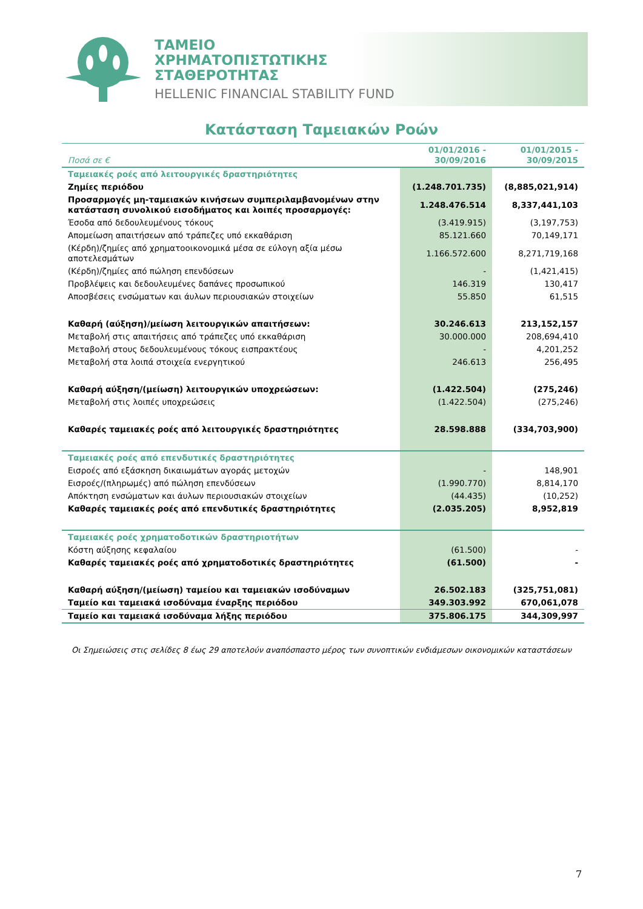ΤΑΜΕΙΟ
ΧΡΗΜΑΤΟΠΙΣΤΩΤΙΚΗΣ
ΣΤΑΘΕΡΟΤΗΤΑΣ
HELLENIC FINANCIAL STABILITY FUND
Κατάσταση Ταμειακών Ροών
| Ποσά σε € | 01/01/2016 - 30/09/2016 | 01/01/2015 - 30/09/2015 |
| --- | --- | --- |
| Ταμειακές ροές από λειτουργικές δραστηριότητες | | |
| Ζημίες περιόδου | (1.248.701.735) | (8,885,021,914) |
| Προσαρμογές μη-ταμειακών κινήσεων συμπεριλαμβανομένων στην κατάσταση συνολικού εισοδήματος και λοιπές προσαρμογές: | 1.248.476.514 | 8,337,441,103 |
| Έσοδα από δεδουλευμένους τόκους | (3.419.915) | (3,197,753) |
| Απομείωση απαιτήσεων από τράπεζες υπό εκκαθάριση | 85.121.660 | 70,149,171 |
| (Κέρδη)/ζημίες από χρηματοοικονομικά μέσα σε εύλογη αξία μέσω αποτελεσμάτων | 1.166.572.600 | 8,271,719,168 |
| (Κέρδη)/ζημίες από πώληση επενδύσεων | - | (1,421,415) |
| Προβλέψεις και δεδουλευμένες δαπάνες προσωπικού | 146.319 | 130,417 |
| Αποσβέσεις ενσώματων και άυλων περιουσιακών στοιχείων | 55.850 | 61,515 |
| Καθαρή (αύξηση)/μείωση λειτουργικών απαιτήσεων: | 30.246.613 | 213,152,157 |
| Μεταβολή στις απαιτήσεις από τράπεζες υπό εκκαθάριση | 30.000.000 | 208,694,410 |
| Μεταβολή στους δεδουλευμένους τόκους εισπρακτέους | - | 4,201,252 |
| Μεταβολή στα λοιπά στοιχεία ενεργητικού | 246.613 | 256,495 |
| Καθαρή αύξηση/(μείωση) λειτουργικών υποχρεώσεων: | (1.422.504) | (275,246) |
| Μεταβολή στις λοιπές υποχρεώσεις | (1.422.504) | (275,246) |
| Καθαρές ταμειακές ροές από λειτουργικές δραστηριότητες | 28.598.888 | (334,703,900) |
| Ταμειακές ροές από επενδυτικές δραστηριότητες | | |
| Εισροές από εξάσκηση δικαιωμάτων αγοράς μετοχών | - | 148,901 |
| Εισροές/(πληρωμές) από πώληση επενδύσεων | (1.990.770) | 8,814,170 |
| Απόκτηση ενσώματων και άυλων περιουσιακών στοιχείων | (44.435) | (10,252) |
| Καθαρές ταμειακές ροές από επενδυτικές δραστηριότητες | (2.035.205) | 8,952,819 |
| Ταμειακές ροές χρηματοδοτικών δραστηριοτήτων | | |
| Κόστη αύξησης κεφαλαίου | (61.500) | - |
| Καθαρές ταμειακές ροές από χρηματοδοτικές δραστηριότητες | (61.500) | - |
| Καθαρή αύξηση/(μείωση) ταμείου και ταμειακών ισοδύναμων | 26.502.183 | (325,751,081) |
| Ταμείο και ταμειακά ισοδύναμα έναρξης περιόδου | 349.303.992 | 670,061,078 |
| Ταμείο και ταμειακά ισοδύναμα λήξης περιόδου | 375.806.175 | 344,309,997 |
Οι Σημειώσεις στις σελίδες 8 έως 29 αποτελούν αναπόσπαστο μέρος των συνοπτικών ενδιάμεσων οικονομικών καταστάσεων
7